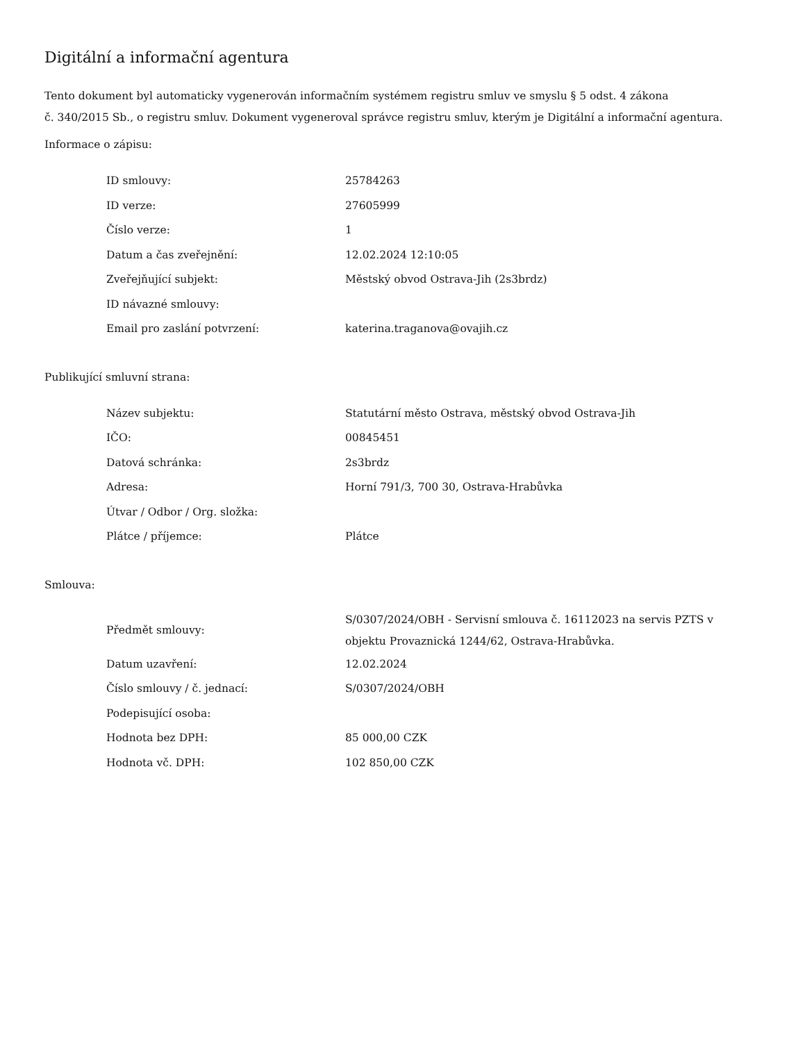Digitální a informační agentura
Tento dokument byl automaticky vygenerován informačním systémem registru smluv ve smyslu § 5 odst. 4 zákona
č. 340/2015 Sb., o registru smluv. Dokument vygeneroval správce registru smluv, kterým je Digitální a informační agentura.
Informace o zápisu:
| ID smlouvy: | 25784263 |
| ID verze: | 27605999 |
| Číslo verze: | 1 |
| Datum a čas zveřejnění: | 12.02.2024 12:10:05 |
| Zveřejňující subjekt: | Městský obvod Ostrava-Jih (2s3brdz) |
| ID návazné smlouvy: | |
| Email pro zaslání potvrzení: | katerina.traganova@ovajih.cz |
Publikující smluvní strana:
| Název subjektu: | Statutární město Ostrava, městský obvod Ostrava-Jih |
| IČO: | 00845451 |
| Datová schránka: | 2s3brdz |
| Adresa: | Horní 791/3, 700 30, Ostrava-Hrabůvka |
| Útvar / Odbor / Org. složka: | |
| Plátce / příjemce: | Plátce |
Smlouva:
| Předmět smlouvy: | S/0307/2024/OBH - Servisní smlouva č. 16112023 na servis PZTS v objektu Provaznická 1244/62, Ostrava-Hrabůvka. |
| Datum uzavření: | 12.02.2024 |
| Číslo smlouvy / č. jednací: | S/0307/2024/OBH |
| Podepisující osoba: | |
| Hodnota bez DPH: | 85 000,00 CZK |
| Hodnota vč. DPH: | 102 850,00 CZK |